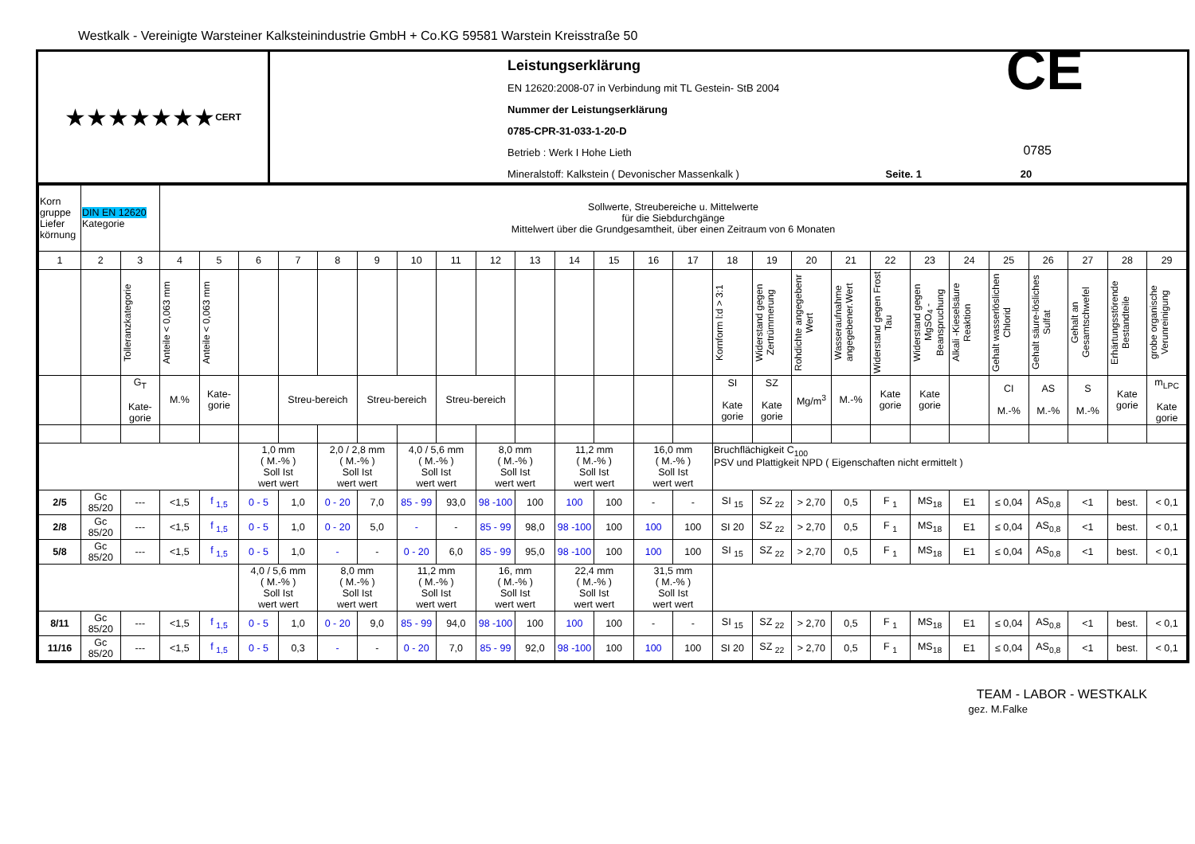Westkalk - Vereinigte Warsteiner Kalksteinindustrie GmbH + Co.KG 59581 Warstein Kreisstraße 50
★★★★★★★ CERT
Leistungserklärung
EN 12620:2008-07 in Verbindung mit TL Gestein- StB 2004
Nummer der Leistungserklärung
0785-CPR-31-033-1-20-D
Betrieb : Werk I Hohe Lieth
Mineralstoff: Kalkstein ( Devonischer Massenkalk ) Seite. 1 20
CE
0785
| Korn gruppe Liefer körnung | DIN EN 12620 Kategorie | | Sollwerte, Streubereiche u. Mittelwerte für die Siebdurchgänge Mittelwert über die Grundgesamtheit, über einen Zeitraum von 6 Monaten | | | | | | | | | | | | | | | | | | | | | | | | | |
| 1 | 2 | 3 | 4 | 5 | 6 | 7 | 8 | 9 | 10 | 11 | 12 | 13 | 14 | 15 | 16 | 17 | 18 | 19 | 20 | 21 | 22 | 23 | 24 | 25 | 26 | 27 | 28 | 29 |
| | | Tolleranzkategorie | Anteile < 0,063 mm | Anteile < 0,063 mm | | | | | | | | | | | | | Kornform l:d > 3:1 | Widerstand gegen Zertrümmerung | Rohdichte angegebenr Wert | Wasseraufnahme angegebener.Wert | Widerstand gegen Frost Tau | Widerstand gegen MgSO<sub>4</sub> - Beanspruchung | Alkali -Kieselsäure Reaktion | Gehalt wasserlöslichen Chlorid | Gehalt säure-lösliches Sulfat | Gehalt an Gesamtschwefel | Erhärtungsstörende Bestandteile | grobe organische Verunreinigung |
| | | G<sub>T</sub> Kate-gorie | M.% | Kate-gorie | | Streu-bereich | | Streu-bereich | | Streu-bereich | | | | | | | SI Kate gorie | SZ Kate gorie | Mg/m<sup>3</sup> | M.-% | Kate gorie | Kate gorie | | CI M.-% | AS M.-% | S M.-% | Kate gorie | m<sub>LPC</sub> Kate gorie |
| | | | | | 1,0 mm ( M.-% ) Soll Ist wert wert | | 2,0 / 2,8 mm ( M.-% ) Soll Ist wert wert | | 4,0 / 5,6 mm ( M.-% ) Soll Ist wert wert | | 8,0 mm ( M.-% ) Soll Ist wert wert | | 11,2 mm ( M.-% ) Soll Ist wert wert | | 16,0 mm ( M.-% ) Soll Ist wert wert | | Bruchflächigkeit C<sub>100</sub> PSV und Plattigkeit NPD ( Eigenschaften nicht ermittelt ) | | | | | | | | | | | |
| 2/5 | Gc 85/20 | --- | <1,5 | f <sub>1,5</sub> | 0 - 5 | 1,0 | 0 - 20 | 7,0 | 85 - 99 | 93,0 | 98 -100 | 100 | 100 | 100 | - | - | SI <sub>15</sub> | SZ <sub>22</sub> | > 2,70 | 0,5 | F <sub>1</sub> | MS<sub>18</sub> | E1 | ≤ 0,04 | AS<sub>0,8</sub> | <1 | best. | < 0,1 |
| 2/8 | Gc 85/20 | --- | <1,5 | f <sub>1,5</sub> | 0 - 5 | 1,0 | 0 - 20 | 5,0 | - | - | 85 - 99 | 98,0 | 98 -100 | 100 | 100 | 100 | SI 20 | SZ <sub>22</sub> | > 2,70 | 0,5 | F <sub>1</sub> | MS<sub>18</sub> | E1 | ≤ 0,04 | AS<sub>0,8</sub> | <1 | best. | < 0,1 |
| 5/8 | Gc 85/20 | --- | <1,5 | f <sub>1,5</sub> | 0 - 5 | 1,0 | - | - | 0 - 20 | 6,0 | 85 - 99 | 95,0 | 98 -100 | 100 | 100 | 100 | SI <sub>15</sub> | SZ <sub>22</sub> | > 2,70 | 0,5 | F <sub>1</sub> | MS<sub>18</sub> | E1 | ≤ 0,04 | AS<sub>0,8</sub> | <1 | best. | < 0,1 |
| | | | | | 4,0 / 5,6 mm ( M.-% ) Soll Ist wert wert | | 8,0 mm ( M.-% ) Soll Ist wert wert | | 11,2 mm ( M.-% ) Soll Ist wert wert | | 16, mm ( M.-% ) Soll Ist wert wert | | 22,4 mm ( M.-% ) Soll Ist wert wert | | 31,5 mm ( M.-% ) Soll Ist wert wert | | | | | | | | | | | | | |
| 8/11 | Gc 85/20 | --- | <1,5 | f <sub>1,5</sub> | 0 - 5 | 1,0 | 0 - 20 | 9,0 | 85 - 99 | 94,0 | 98 -100 | 100 | 100 | 100 | - | - | SI <sub>15</sub> | SZ <sub>22</sub> | > 2,70 | 0,5 | F <sub>1</sub> | MS<sub>18</sub> | E1 | ≤ 0,04 | AS<sub>0,8</sub> | <1 | best. | < 0,1 |
| 11/16 | Gc 85/20 | --- | <1,5 | f <sub>1,5</sub> | 0 - 5 | 0,3 | - | - | 0 - 20 | 7,0 | 85 - 99 | 92,0 | 98 -100 | 100 | 100 | 100 | SI 20 | SZ <sub>22</sub> | > 2,70 | 0,5 | F <sub>1</sub> | MS<sub>18</sub> | E1 | ≤ 0,04 | AS<sub>0,8</sub> | <1 | best. | < 0,1 |
TEAM - LABOR - WESTKALK
gez. M.Falke